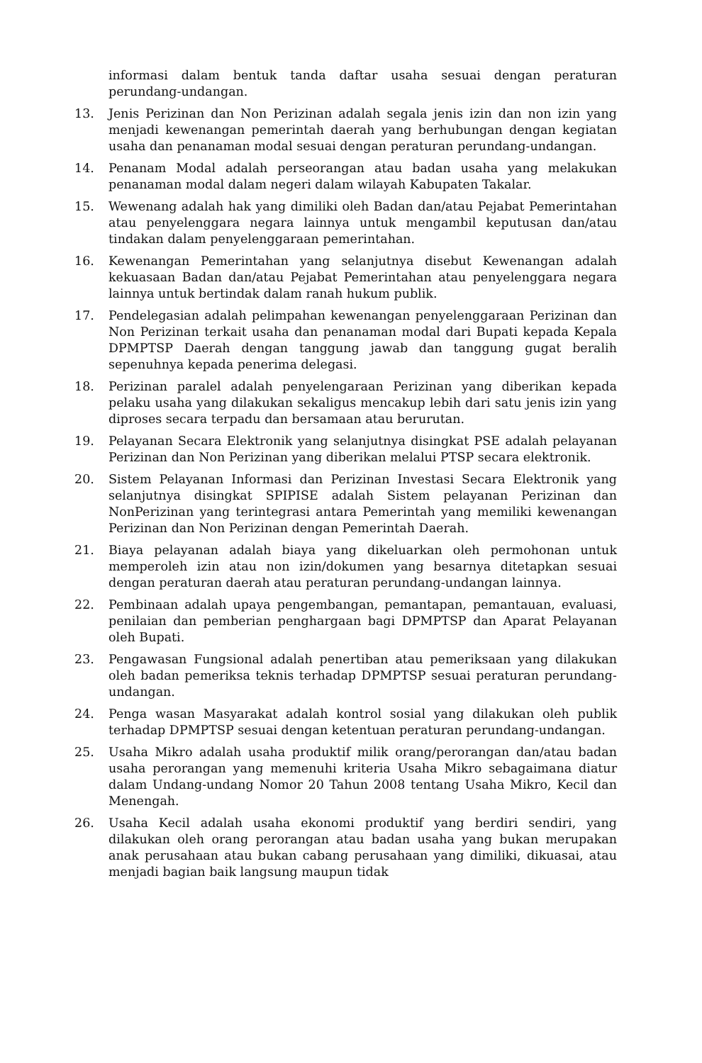informasi dalam bentuk tanda daftar usaha sesuai dengan peraturan perundang-undangan.
13. Jenis Perizinan dan Non Perizinan adalah segala jenis izin dan non izin yang menjadi kewenangan pemerintah daerah yang berhubungan dengan kegiatan usaha dan penanaman modal sesuai dengan peraturan perundang-undangan.
14. Penanam Modal adalah perseorangan atau badan usaha yang melakukan penanaman modal dalam negeri dalam wilayah Kabupaten Takalar.
15. Wewenang adalah hak yang dimiliki oleh Badan dan/atau Pejabat Pemerintahan atau penyelenggara negara lainnya untuk mengambil keputusan dan/atau tindakan dalam penyelenggaraan pemerintahan.
16. Kewenangan Pemerintahan yang selanjutnya disebut Kewenangan adalah kekuasaan Badan dan/atau Pejabat Pemerintahan atau penyelenggara negara lainnya untuk bertindak dalam ranah hukum publik.
17. Pendelegasian adalah pelimpahan kewenangan penyelenggaraan Perizinan dan Non Perizinan terkait usaha dan penanaman modal dari Bupati kepada Kepala DPMPTSP Daerah dengan tanggung jawab dan tanggung gugat beralih sepenuhnya kepada penerima delegasi.
18. Perizinan paralel adalah penyelengaraan Perizinan yang diberikan kepada pelaku usaha yang dilakukan sekaligus mencakup lebih dari satu jenis izin yang diproses secara terpadu dan bersamaan atau berurutan.
19. Pelayanan Secara Elektronik yang selanjutnya disingkat PSE adalah pelayanan Perizinan dan Non Perizinan yang diberikan melalui PTSP secara elektronik.
20. Sistem Pelayanan Informasi dan Perizinan Investasi Secara Elektronik yang selanjutnya disingkat SPIPISE adalah Sistem pelayanan Perizinan dan NonPerizinan yang terintegrasi antara Pemerintah yang memiliki kewenangan Perizinan dan Non Perizinan dengan Pemerintah Daerah.
21. Biaya pelayanan adalah biaya yang dikeluarkan oleh permohonan untuk memperoleh izin atau non izin/dokumen yang besarnya ditetapkan sesuai dengan peraturan daerah atau peraturan perundang-undangan lainnya.
22. Pembinaan adalah upaya pengembangan, pemantapan, pemantauan, evaluasi, penilaian dan pemberian penghargaan bagi DPMPTSP dan Aparat Pelayanan oleh Bupati.
23. Pengawasan Fungsional adalah penertiban atau pemeriksaan yang dilakukan oleh badan pemeriksa teknis terhadap DPMPTSP sesuai peraturan perundang-undangan.
24. Penga wasan Masyarakat adalah kontrol sosial yang dilakukan oleh publik terhadap DPMPTSP sesuai dengan ketentuan peraturan perundang-undangan.
25. Usaha Mikro adalah usaha produktif milik orang/perorangan dan/atau badan usaha perorangan yang memenuhi kriteria Usaha Mikro sebagaimana diatur dalam Undang-undang Nomor 20 Tahun 2008 tentang Usaha Mikro, Kecil dan Menengah.
26. Usaha Kecil adalah usaha ekonomi produktif yang berdiri sendiri, yang dilakukan oleh orang perorangan atau badan usaha yang bukan merupakan anak perusahaan atau bukan cabang perusahaan yang dimiliki, dikuasai, atau menjadi bagian baik langsung maupun tidak